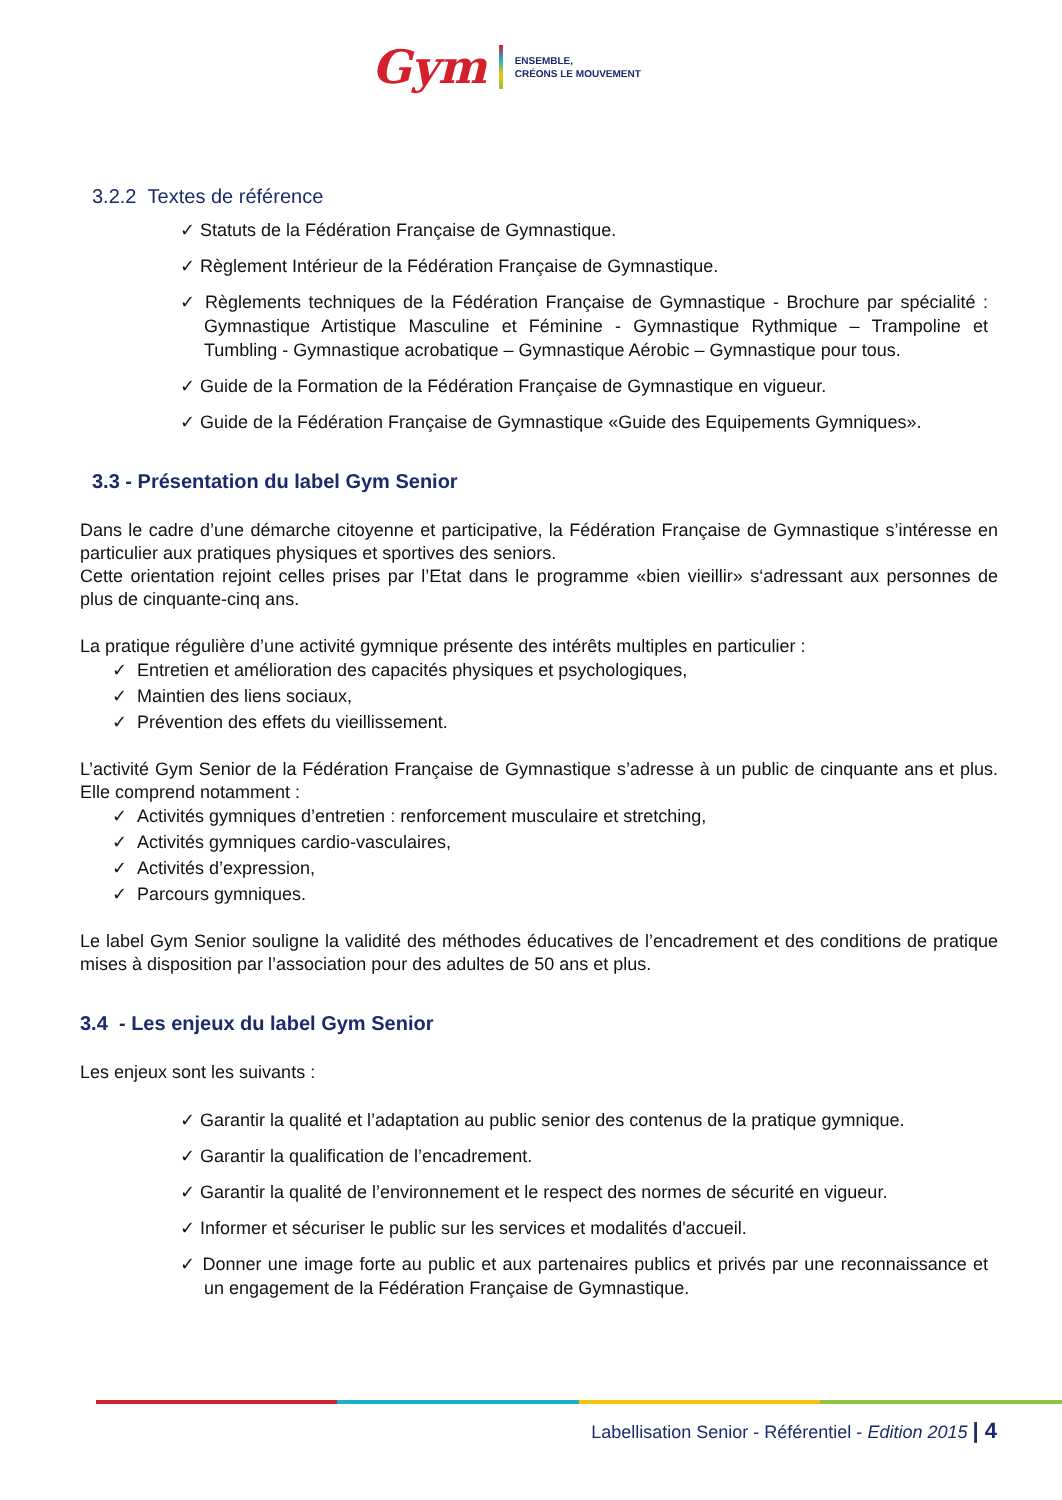Gym
ENSEMBLE,
CRÉONS LE MOUVEMENT
3.2.2 Textes de référence
✓ Statuts de la Fédération Française de Gymnastique.
✓ Règlement Intérieur de la Fédération Française de Gymnastique.
✓ Règlements techniques de la Fédération Française de Gymnastique - Brochure par spécialité : Gymnastique Artistique Masculine et Féminine - Gymnastique Rythmique – Trampoline et Tumbling - Gymnastique acrobatique – Gymnastique Aérobic – Gymnastique pour tous.
✓ Guide de la Formation de la Fédération Française de Gymnastique en vigueur.
✓ Guide de la Fédération Française de Gymnastique «Guide des Equipements Gymniques».
3.3 - Présentation du label Gym Senior
Dans le cadre d’une démarche citoyenne et participative, la Fédération Française de Gymnastique s’intéresse en particulier aux pratiques physiques et sportives des seniors.
Cette orientation rejoint celles prises par l’Etat dans le programme «bien vieillir» s‘adressant aux personnes de plus de cinquante-cinq ans.
La pratique régulière d’une activité gymnique présente des intérêts multiples en particulier :
✓ Entretien et amélioration des capacités physiques et psychologiques,
✓ Maintien des liens sociaux,
✓ Prévention des effets du vieillissement.
L’activité Gym Senior de la Fédération Française de Gymnastique s’adresse à un public de cinquante ans et plus. Elle comprend notamment :
✓ Activités gymniques d’entretien : renforcement musculaire et stretching,
✓ Activités gymniques cardio-vasculaires,
✓ Activités d’expression,
✓ Parcours gymniques.
Le label Gym Senior souligne la validité des méthodes éducatives de l’encadrement et des conditions de pratique mises à disposition par l’association pour des adultes de 50 ans et plus.
3.4 - Les enjeux du label Gym Senior
Les enjeux sont les suivants :
✓ Garantir la qualité et l’adaptation au public senior des contenus de la pratique gymnique.
✓ Garantir la qualification de l’encadrement.
✓ Garantir la qualité de l’environnement et le respect des normes de sécurité en vigueur.
✓ Informer et sécuriser le public sur les services et modalités d'accueil.
✓ Donner une image forte au public et aux partenaires publics et privés par une reconnaissance et un engagement de la Fédération Française de Gymnastique.
Labellisation Senior - Référentiel - Edition 2015 | 4